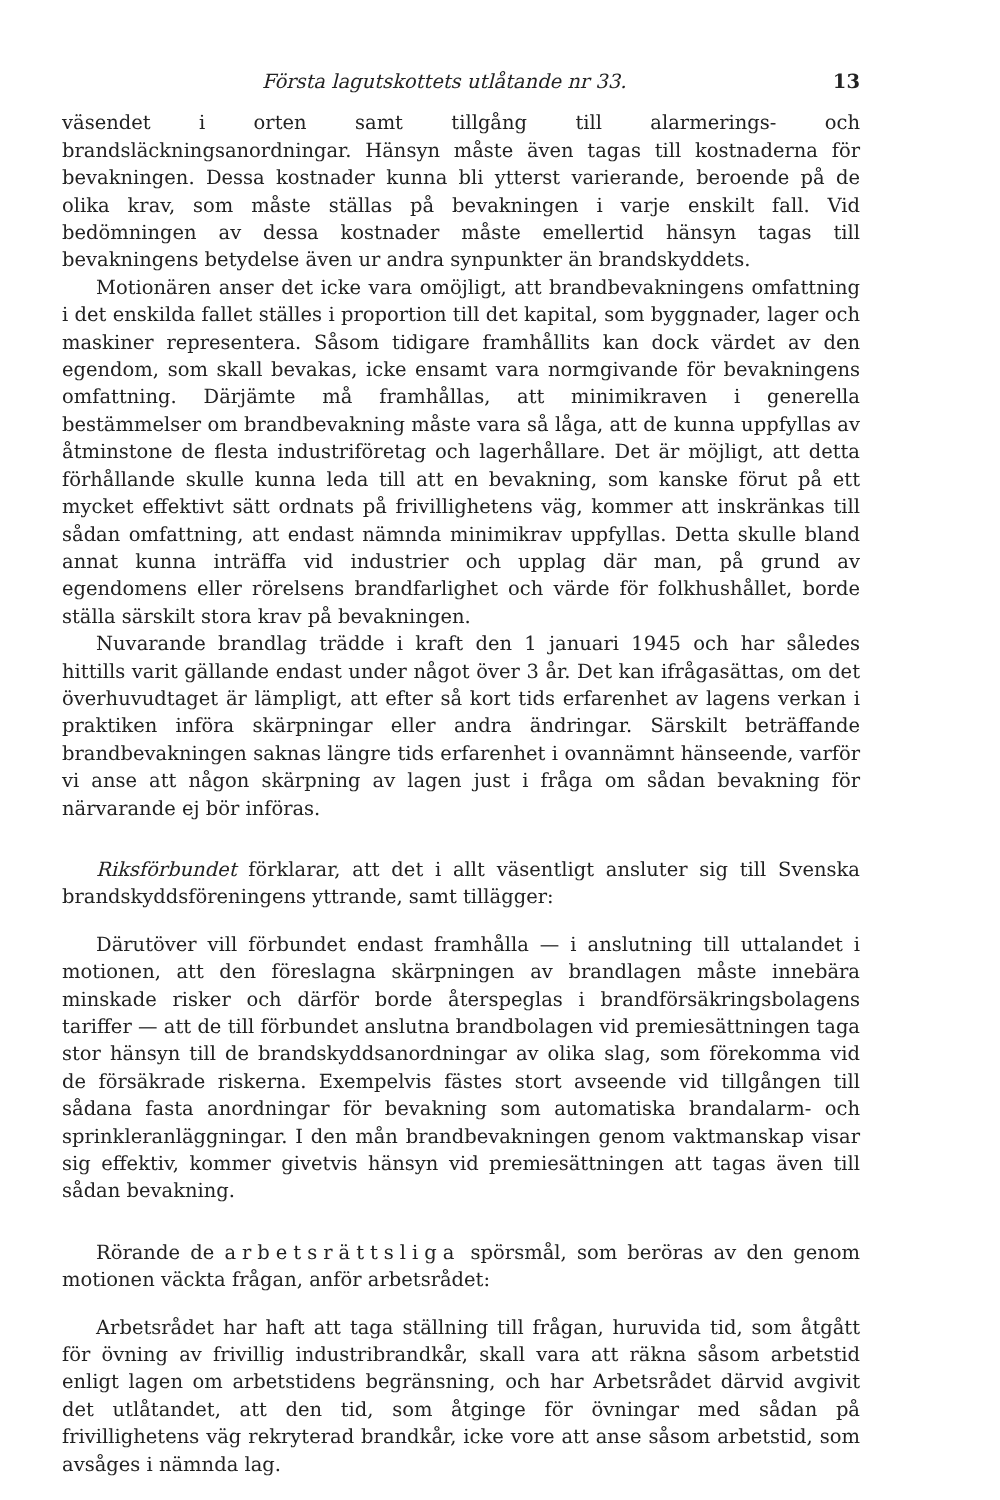Första lagutskottets utlåtande nr 33. 13
väsendet i orten samt tillgång till alarmerings- och brandsläckningsanordningar. Hänsyn måste även tagas till kostnaderna för bevakningen. Dessa kostnader kunna bli ytterst varierande, beroende på de olika krav, som måste ställas på bevakningen i varje enskilt fall. Vid bedömningen av dessa kostnader måste emellertid hänsyn tagas till bevakningens betydelse även ur andra synpunkter än brandskyddets.
Motionären anser det icke vara omöjligt, att brandbevakningens omfattning i det enskilda fallet ställes i proportion till det kapital, som byggnader, lager och maskiner representera. Såsom tidigare framhållits kan dock värdet av den egendom, som skall bevakas, icke ensamt vara normgivande för bevakningens omfattning. Därjämte må framhållas, att minimikraven i generella bestämmelser om brandbevakning måste vara så låga, att de kunna uppfyllas av åtminstone de flesta industriföretag och lagerhållare. Det är möjligt, att detta förhållande skulle kunna leda till att en bevakning, som kanske förut på ett mycket effektivt sätt ordnats på frivillighetens väg, kommer att inskränkas till sådan omfattning, att endast nämnda minimikrav uppfyllas. Detta skulle bland annat kunna inträffa vid industrier och upplag där man, på grund av egendomens eller rörelsens brandfarlighet och värde för folkhushållet, borde ställa särskilt stora krav på bevakningen.
Nuvarande brandlag trädde i kraft den 1 januari 1945 och har således hittills varit gällande endast under något över 3 år. Det kan ifrågasättas, om det överhuvudtaget är lämpligt, att efter så kort tids erfarenhet av lagens verkan i praktiken införa skärpningar eller andra ändringar. Särskilt beträffande brandbevakningen saknas längre tids erfarenhet i ovannämnt hänseende, varför vi anse att någon skärpning av lagen just i fråga om sådan bevakning för närvarande ej bör införas.
Riksförbundet förklarar, att det i allt väsentligt ansluter sig till Svenska brandskyddsföreningens yttrande, samt tillägger:
Därutöver vill förbundet endast framhålla — i anslutning till uttalandet i motionen, att den föreslagna skärpningen av brandlagen måste innebära minskade risker och därför borde återspeglas i brandförsäkringsbolagens tariffer — att de till förbundet anslutna brandbolagen vid premiesättningen taga stor hänsyn till de brandskyddsanordningar av olika slag, som förekomma vid de försäkrade riskerna. Exempelvis fästes stort avseende vid tillgången till sådana fasta anordningar för bevakning som automatiska brandalarm- och sprinkleranläggningar. I den mån brandbevakningen genom vaktmanskap visar sig effektiv, kommer givetvis hänsyn vid premiesättningen att tagas även till sådan bevakning.
Rörande de arbetsrättsliga spörsmål, som beröras av den genom motionen väckta frågan, anför arbetsrådet:
Arbetsrådet har haft att taga ställning till frågan, huruvida tid, som åtgått för övning av frivillig industribrandkår, skall vara att räkna såsom arbetstid enligt lagen om arbetstidens begränsning, och har Arbetsrådet därvid avgivit det utlåtandet, att den tid, som åtginge för övningar med sådan på frivillighetens väg rekryterad brandkår, icke vore att anse såsom arbetstid, som avsåges i nämnda lag.